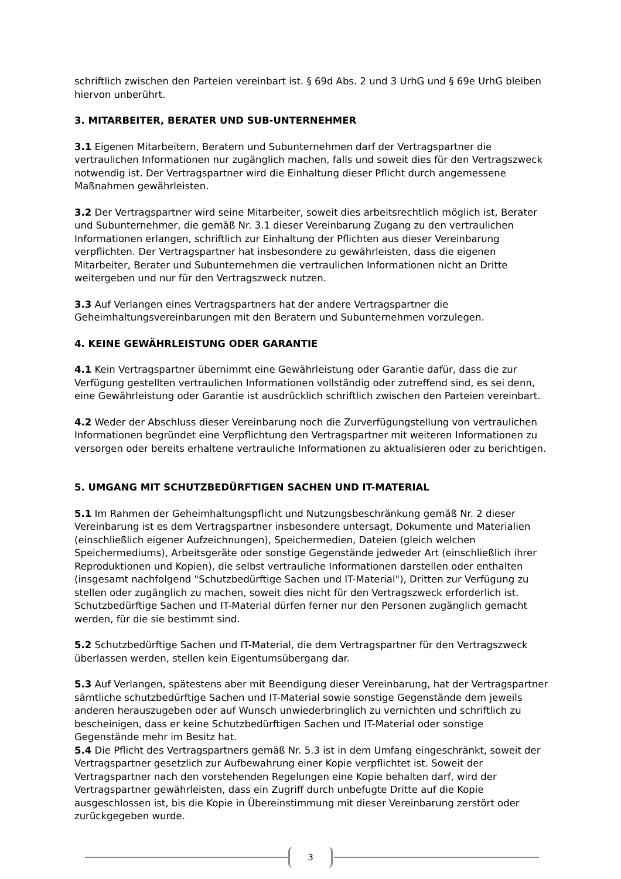schriftlich zwischen den Parteien vereinbart ist. § 69d Abs. 2 und 3 UrhG und § 69e UrhG bleiben hiervon unberührt.
3. MITARBEITER, BERATER UND SUB-UNTERNEHMER
3.1 Eigenen Mitarbeitern, Beratern und Subunternehmen darf der Vertragspartner die vertraulichen Informationen nur zugänglich machen, falls und soweit dies für den Vertragszweck notwendig ist. Der Vertragspartner wird die Einhaltung dieser Pflicht durch angemessene Maßnahmen gewährleisten.
3.2 Der Vertragspartner wird seine Mitarbeiter, soweit dies arbeitsrechtlich möglich ist, Berater und Subunternehmer, die gemäß Nr. 3.1 dieser Vereinbarung Zugang zu den vertraulichen Informationen erlangen, schriftlich zur Einhaltung der Pflichten aus dieser Vereinbarung verpflichten. Der Vertragspartner hat insbesondere zu gewährleisten, dass die eigenen Mitarbeiter, Berater und Subunternehmen die vertraulichen Informationen nicht an Dritte weitergeben und nur für den Vertragszweck nutzen.
3.3 Auf Verlangen eines Vertragspartners hat der andere Vertragspartner die Geheimhaltungsvereinbarungen mit den Beratern und Subunternehmen vorzulegen.
4. KEINE GEWÄHRLEISTUNG ODER GARANTIE
4.1 Kein Vertragspartner übernimmt eine Gewährleistung oder Garantie dafür, dass die zur Verfügung gestellten vertraulichen Informationen vollständig oder zutreffend sind, es sei denn, eine Gewährleistung oder Garantie ist ausdrücklich schriftlich zwischen den Parteien vereinbart.
4.2 Weder der Abschluss dieser Vereinbarung noch die Zurverfügungstellung von vertraulichen Informationen begründet eine Verpflichtung den Vertragspartner mit weiteren Informationen zu versorgen oder bereits erhaltene vertrauliche Informationen zu aktualisieren oder zu berichtigen.
5. UMGANG MIT SCHUTZBEDÜRFTIGEN SACHEN UND IT-MATERIAL
5.1 Im Rahmen der Geheimhaltungspflicht und Nutzungsbeschränkung gemäß Nr. 2 dieser Vereinbarung ist es dem Vertragspartner insbesondere untersagt, Dokumente und Materialien (einschließlich eigener Aufzeichnungen), Speichermedien, Dateien (gleich welchen Speichermediums), Arbeitsgeräte oder sonstige Gegenstände jedweder Art (einschließlich ihrer Reproduktionen und Kopien), die selbst vertrauliche Informationen darstellen oder enthalten (insgesamt nachfolgend "Schutzbedürftige Sachen und IT-Material"), Dritten zur Verfügung zu stellen oder zugänglich zu machen, soweit dies nicht für den Vertragszweck erforderlich ist. Schutzbedürftige Sachen und IT-Material dürfen ferner nur den Personen zugänglich gemacht werden, für die sie bestimmt sind.
5.2 Schutzbedürftige Sachen und IT-Material, die dem Vertragspartner für den Vertragszweck überlassen werden, stellen kein Eigentumsübergang dar.
5.3 Auf Verlangen, spätestens aber mit Beendigung dieser Vereinbarung, hat der Vertragspartner sämtliche schutzbedürftige Sachen und IT-Material sowie sonstige Gegenstände dem jeweils anderen herauszugeben oder auf Wunsch unwiederbringlich zu vernichten und schriftlich zu bescheinigen, dass er keine Schutzbedürftigen Sachen und IT-Material oder sonstige Gegenstände mehr im Besitz hat.
5.4 Die Pflicht des Vertragspartners gemäß Nr. 5.3 ist in dem Umfang eingeschränkt, soweit der Vertragspartner gesetzlich zur Aufbewahrung einer Kopie verpflichtet ist. Soweit der Vertragspartner nach den vorstehenden Regelungen eine Kopie behalten darf, wird der Vertragspartner gewährleisten, dass ein Zugriff durch unbefugte Dritte auf die Kopie ausgeschlossen ist, bis die Kopie in Übereinstimmung mit dieser Vereinbarung zerstört oder zurückgegeben wurde.
3